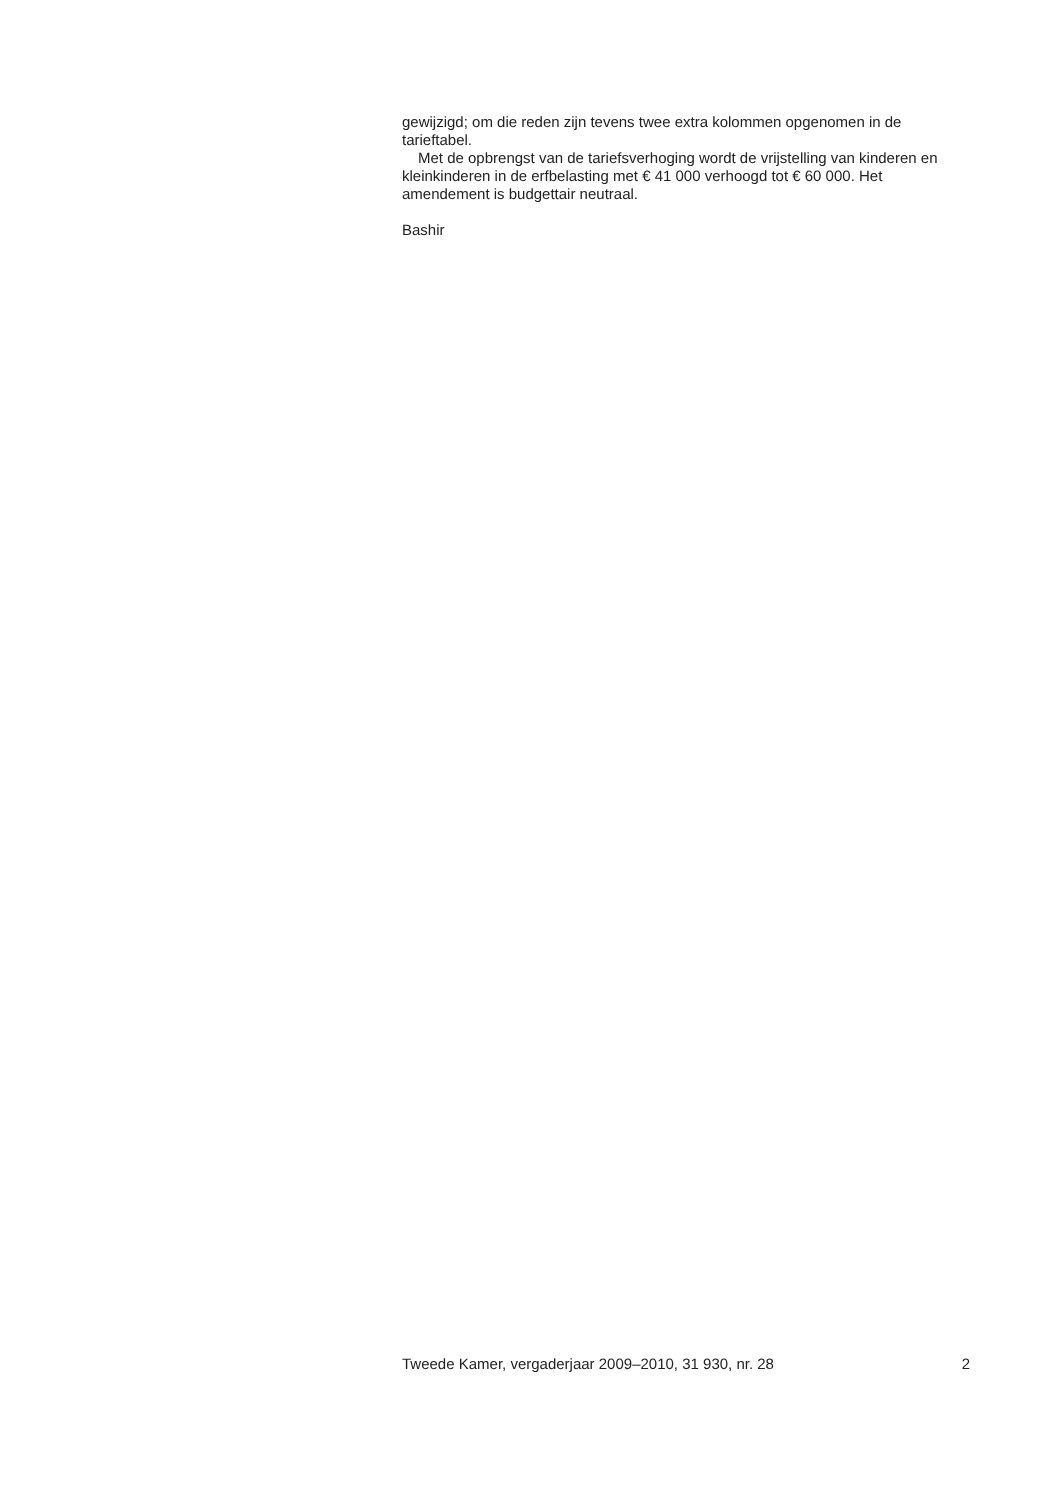gewijzigd; om die reden zijn tevens twee extra kolommen opgenomen in de tarieftabel.
Met de opbrengst van de tariefsverhoging wordt de vrijstelling van kinderen en kleinkinderen in de erfbelasting met € 41 000 verhoogd tot € 60 000. Het amendement is budgettair neutraal.
Bashir
Tweede Kamer, vergaderjaar 2009–2010, 31 930, nr. 28 2